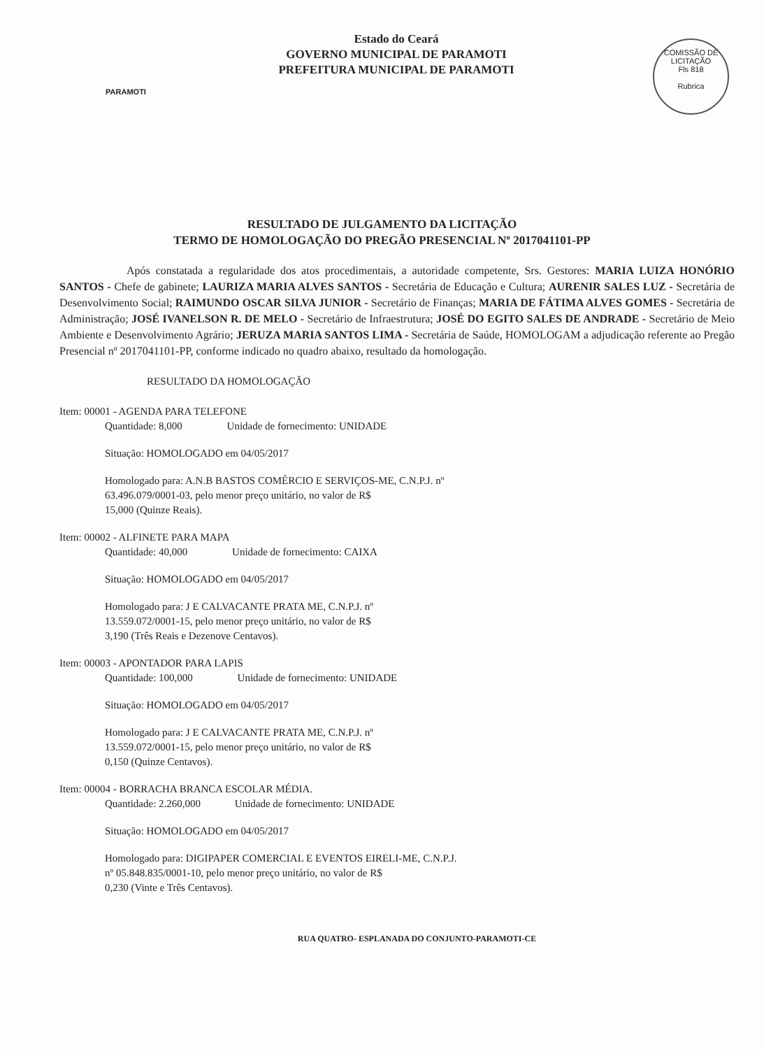PARAMOTI
Estado do Ceará
GOVERNO MUNICIPAL DE PARAMOTI
PREFEITURA MUNICIPAL DE PARAMOTI
COMISSÃO DE LICITAÇÃO
Fls 818
Rubrica
RESULTADO DE JULGAMENTO DA LICITAÇÃO
TERMO DE HOMOLOGAÇÃO DO PREGÃO PRESENCIAL Nº 2017041101-PP
      Após constatada a regularidade dos atos procedimentais, a autoridade competente, Srs. Gestores: MARIA LUIZA HONÓRIO SANTOS - Chefe de gabinete; LAURIZA MARIA ALVES SANTOS - Secretária de Educação e Cultura; AURENIR SALES LUZ - Secretária de Desenvolvimento Social; RAIMUNDO OSCAR SILVA JUNIOR - Secretário de Finanças; MARIA DE FÁTIMA ALVES GOMES - Secretária de Administração; JOSÉ IVANELSON R. DE MELO - Secretário de Infraestrutura; JOSÉ DO EGITO SALES DE ANDRADE - Secretário de Meio Ambiente e Desenvolvimento Agrário; JERUZA MARIA SANTOS LIMA - Secretária de Saúde, HOMOLOGAM a adjudicação referente ao Pregão Presencial nº 2017041101-PP, conforme indicado no quadro abaixo, resultado da homologação.
RESULTADO DA HOMOLOGAÇÃO
Item: 00001 - AGENDA PARA TELEFONE
Quantidade: 8,000     Unidade de fornecimento: UNIDADE
Situação: HOMOLOGADO em 04/05/2017
Homologado para: A.N.B BASTOS COMÉRCIO E SERVIÇOS-ME, C.N.P.J. nº
63.496.079/0001-03, pelo menor preço unitário, no valor de R$
15,000 (Quinze Reais).
Item: 00002 - ALFINETE PARA MAPA
Quantidade: 40,000     Unidade de fornecimento: CAIXA
Situação: HOMOLOGADO em 04/05/2017
Homologado para: J E CALVACANTE PRATA ME, C.N.P.J. nº
13.559.072/0001-15, pelo menor preço unitário, no valor de R$
3,190 (Três Reais e Dezenove Centavos).
Item: 00003 - APONTADOR PARA LAPIS
Quantidade: 100,000     Unidade de fornecimento: UNIDADE
Situação: HOMOLOGADO em 04/05/2017
Homologado para: J E CALVACANTE PRATA ME, C.N.P.J. nº
13.559.072/0001-15, pelo menor preço unitário, no valor de R$
0,150 (Quinze Centavos).
Item: 00004 - BORRACHA BRANCA ESCOLAR MÉDIA.
Quantidade: 2.260,000    Unidade de fornecimento: UNIDADE
Situação: HOMOLOGADO em 04/05/2017
Homologado para: DIGIPAPER COMERCIAL E EVENTOS EIRELI-ME, C.N.P.J.
nº 05.848.835/0001-10, pelo menor preço unitário, no valor de R$
0,230 (Vinte e Três Centavos).
RUA QUATRO- ESPLANADA DO CONJUNTO-PARAMOTI-CE